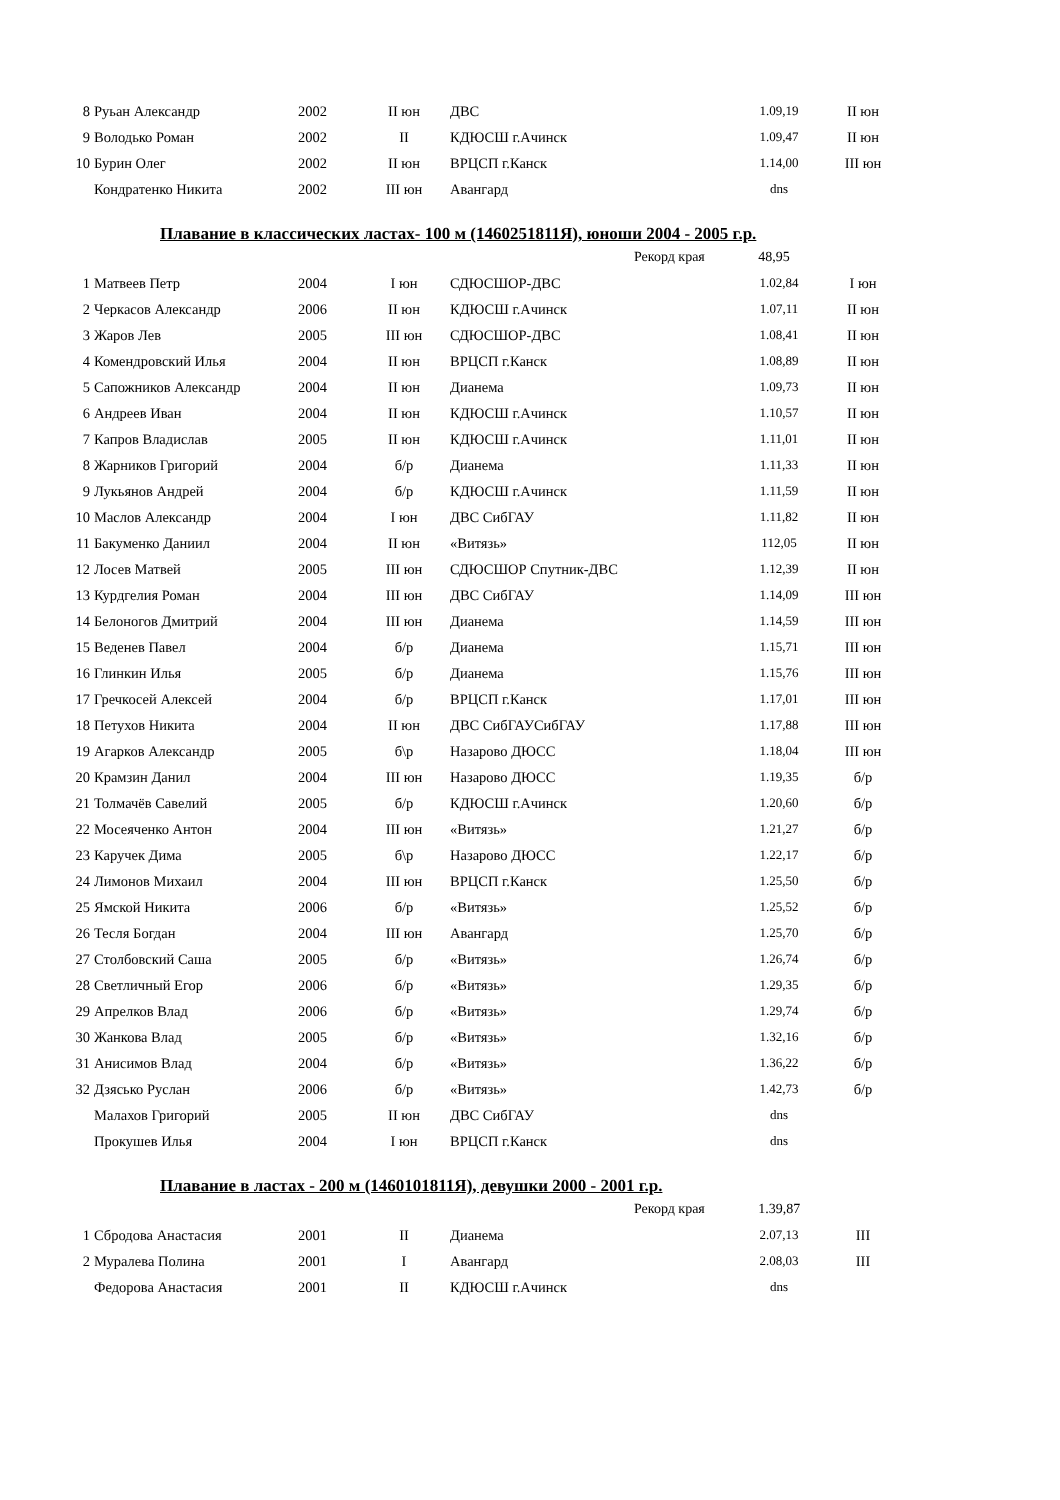| 8 | Руьан Александр | 2002 | II юн | ДВС | 1.09,19 | II юн |
| 9 | Володько Роман | 2002 | II | КДЮСШ г.Ачинск | 1.09,47 | II юн |
| 10 | Бурин Олег | 2002 | II юн | ВРЦСП г.Канск | 1.14,00 | III юн |
| | Кондратенко Никита | 2002 | III юн | Авангард | dns | |
Плавание в классических ластах- 100 м (1460251811Я), юноши 2004 - 2005 г.р.
Рекорд края 48,95
| 1 | Матвеев Петр | 2004 | I юн | СДЮСШОР-ДВС | 1.02,84 | I юн |
| 2 | Черкасов Александр | 2006 | II юн | КДЮСШ г.Ачинск | 1.07,11 | II юн |
| 3 | Жаров Лев | 2005 | III юн | СДЮСШОР-ДВС | 1.08,41 | II юн |
| 4 | Комендровский Илья | 2004 | II юн | ВРЦСП г.Канск | 1.08,89 | II юн |
| 5 | Сапожников Александр | 2004 | II юн | Дианема | 1.09,73 | II юн |
| 6 | Андреев Иван | 2004 | II юн | КДЮСШ г.Ачинск | 1.10,57 | II юн |
| 7 | Капров Владислав | 2005 | II юн | КДЮСШ г.Ачинск | 1.11,01 | II юн |
| 8 | Жарников Григорий | 2004 | б/р | Дианема | 1.11,33 | II юн |
| 9 | Лукьянов Андрей | 2004 | б/р | КДЮСШ г.Ачинск | 1.11,59 | II юн |
| 10 | Маслов Александр | 2004 | I юн | ДВС СибГАУ | 1.11,82 | II юн |
| 11 | Бакуменко Даниил | 2004 | II юн | «Витязь» | 112,05 | II юн |
| 12 | Лосев Матвей | 2005 | III юн | СДЮСШОР Спутник-ДВС | 1.12,39 | II юн |
| 13 | Курдгелия Роман | 2004 | III юн | ДВС СибГАУ | 1.14,09 | III юн |
| 14 | Белоногов Дмитрий | 2004 | III юн | Дианема | 1.14,59 | III юн |
| 15 | Веденев Павел | 2004 | б/р | Дианема | 1.15,71 | III юн |
| 16 | Глинкин Илья | 2005 | б/р | Дианема | 1.15,76 | III юн |
| 17 | Гречкосей Алексей | 2004 | б/р | ВРЦСП г.Канск | 1.17,01 | III юн |
| 18 | Петухов Никита | 2004 | II юн | ДВС СибГАУСибГАУ | 1.17,88 | III юн |
| 19 | Агарков Александр | 2005 | б\р | Назарово ДЮСС | 1.18,04 | III юн |
| 20 | Крамзин Данил | 2004 | III юн | Назарово ДЮСС | 1.19,35 | б/р |
| 21 | Толмачёв Савелий | 2005 | б/р | КДЮСШ г.Ачинск | 1.20,60 | б/р |
| 22 | Мосеяченко Антон | 2004 | III юн | «Витязь» | 1.21,27 | б/р |
| 23 | Каручек Дима | 2005 | б\р | Назарово ДЮСС | 1.22,17 | б/р |
| 24 | Лимонов Михаил | 2004 | III юн | ВРЦСП г.Канск | 1.25,50 | б/р |
| 25 | Ямской Никита | 2006 | б/р | «Витязь» | 1.25,52 | б/р |
| 26 | Тесля Богдан | 2004 | III юн | Авангард | 1.25,70 | б/р |
| 27 | Столбовский Саша | 2005 | б/р | «Витязь» | 1.26,74 | б/р |
| 28 | Светличный Егор | 2006 | б/р | «Витязь» | 1.29,35 | б/р |
| 29 | Апрелков Влад | 2006 | б/р | «Витязь» | 1.29,74 | б/р |
| 30 | Жанкова Влад | 2005 | б/р | «Витязь» | 1.32,16 | б/р |
| 31 | Анисимов Влад | 2004 | б/р | «Витязь» | 1.36,22 | б/р |
| 32 | Дзясько Руслан | 2006 | б/р | «Витязь» | 1.42,73 | б/р |
| | Малахов Григорий | 2005 | II юн | ДВС СибГАУ | dns | |
| | Прокушев Илья | 2004 | I юн | ВРЦСП г.Канск | dns | |
Плавание в ластах - 200 м (1460101811Я), девушки 2000 - 2001 г.р.
Рекорд края 1.39,87
| 1 | Сбродова Анастасия | 2001 | II | Дианема | 2.07,13 | III |
| 2 | Муралева Полина | 2001 | I | Авангард | 2.08,03 | III |
| | Федорова Анастасия | 2001 | II | КДЮСШ г.Ачинск | dns | |